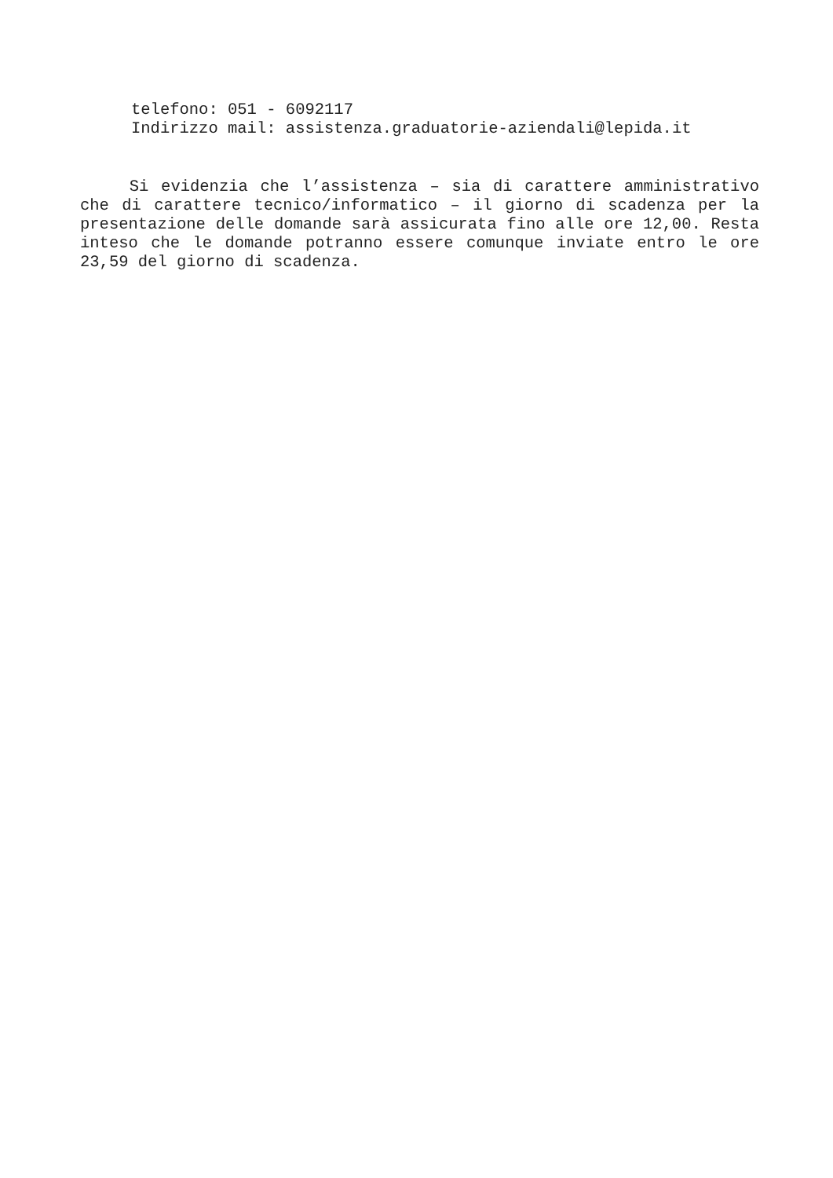telefono: 051 - 6092117
Indirizzo mail: assistenza.graduatorie-aziendali@lepida.it
Si evidenzia che l’assistenza – sia di carattere amministrativo che di carattere tecnico/informatico – il giorno di scadenza per la presentazione delle domande sarà assicurata fino alle ore 12,00. Resta inteso che le domande potranno essere comunque inviate entro le ore 23,59 del giorno di scadenza.